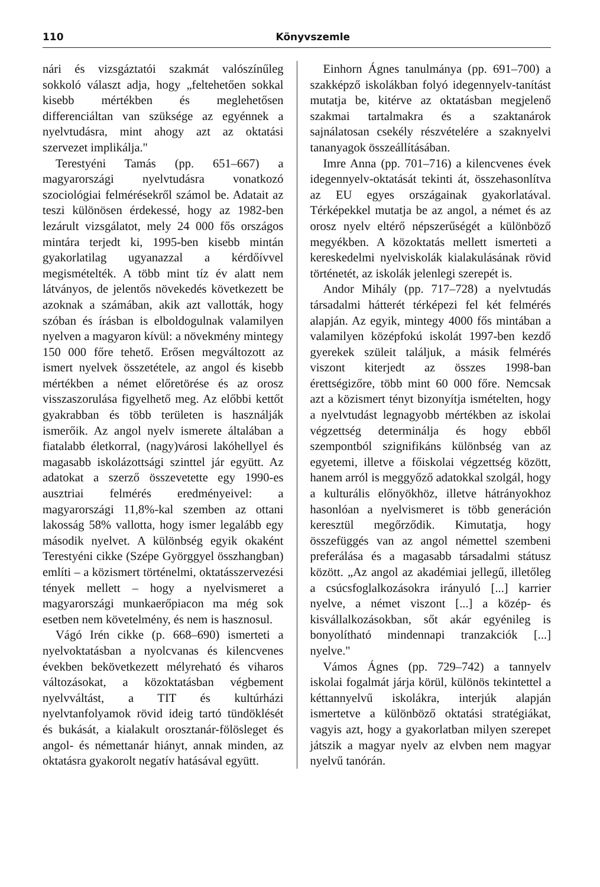110 Könyvszemle
nári és vizsgáztatói szakmát valószínűleg sokkoló választ adja, hogy „feltehetően sokkal kisebb mértékben és meglehetősen differenciáltan van szüksége az egyénnek a nyelvtudásra, mint ahogy azt az oktatási szervezet implikálja."
Terestyéni Tamás (pp. 651–667) a magyarországi nyelvtudásra vonatkozó szociológiai felmérésekről számol be. Adatait az teszi különösen érdekessé, hogy az 1982-ben lezárult vizsgálatot, mely 24 000 fős országos mintára terjedt ki, 1995-ben kisebb mintán gyakorlatilag ugyanazzal a kérdőívvel megismételték. A több mint tíz év alatt nem látványos, de jelentős növekedés következett be azoknak a számában, akik azt vallották, hogy szóban és írásban is elboldogulnak valamilyen nyelven a magyaron kívül: a növekmény mintegy 150 000 főre tehető. Erősen megváltozott az ismert nyelvek összetétele, az angol és kisebb mértékben a német előretörése és az orosz visszaszorulása figyelhető meg. Az előbbi kettőt gyakrabban és több területen is használják ismerőik. Az angol nyelv ismerete általában a fiatalabb életkorral, (nagy)városi lakóhellyel és magasabb iskolázottsági szinttel jár együtt. Az adatokat a szerző összevetette egy 1990-es ausztriai felmérés eredményeivel: a magyarországi 11,8%-kal szemben az ottani lakosság 58% vallotta, hogy ismer legalább egy második nyelvet. A különbség egyik okaként Terestyéni cikke (Szépe Györggyel összhangban) említi – a közismert történelmi, oktatásszervezési tények mellett – hogy a nyelvismeret a magyarországi munkaerőpiacon ma még sok esetben nem követelmény, és nem is hasznosul.
Vágó Irén cikke (p. 668–690) ismerteti a nyelvoktatásban a nyolcvanas és kilencvenes években bekövetkezett mélyreható és viharos változásokat, a közoktatásban végbement nyelvváltást, a TIT és kultúrházi nyelvtanfolyamok rövid ideig tartó tündöklését és bukását, a kialakult orosztanár-fölösleget és angol- és némettanár hiányt, annak minden, az oktatásra gyakorolt negatív hatásával együtt.
Einhorn Ágnes tanulmánya (pp. 691–700) a szakképző iskolákban folyó idegennyelv-tanítást mutatja be, kitérve az oktatásban megjelenő szakmai tartalmakra és a szaktanárok sajnálatosan csekély részvételére a szaknyelvi tananyagok összeállításában.
Imre Anna (pp. 701–716) a kilencvenes évek idegennyelv-oktatását tekinti át, összehasonlítva az EU egyes országainak gyakorlatával. Térképekkel mutatja be az angol, a német és az orosz nyelv eltérő népszerűségét a különböző megyékben. A közoktatás mellett ismerteti a kereskedelmi nyelviskolák kialakulásának rövid történetét, az iskolák jelenlegi szerepét is.
Andor Mihály (pp. 717–728) a nyelvtudás társadalmi hátterét térképezi fel két felmérés alapján. Az egyik, mintegy 4000 fős mintában a valamilyen középfokú iskolát 1997-ben kezdő gyerekek szüleit találjuk, a másik felmérés viszont kiterjedt az összes 1998-ban érettségizőre, több mint 60 000 főre. Nemcsak azt a közismert tényt bizonyítja ismételten, hogy a nyelvtudást legnagyobb mértékben az iskolai végzettség determinálja és hogy ebből szempontból szignifikáns különbség van az egyetemi, illetve a főiskolai végzettség között, hanem arról is meggyőző adatokkal szolgál, hogy a kulturális előnyökhöz, illetve hátrányokhoz hasonlóan a nyelvismeret is több generáción keresztül megőrződik. Kimutatja, hogy összefüggés van az angol némettel szembeni preferálása és a magasabb társadalmi státusz között. „Az angol az akadémiai jellegű, illetőleg a csúcsfoglalkozásokra irányuló [...] karrier nyelve, a német viszont [...] a közép- és kisvállalkozásokban, sőt akár egyénileg is bonyolítható mindennapi tranzakciók [...] nyelve."
Vámos Ágnes (pp. 729–742) a tannyelv iskolai fogalmát járja körül, különös tekintettel a kéttannyelvű iskolákra, interjúk alapján ismertetve a különböző oktatási stratégiákat, vagyis azt, hogy a gyakorlatban milyen szerepet játszik a magyar nyelv az elvben nem magyar nyelvű tanórán.